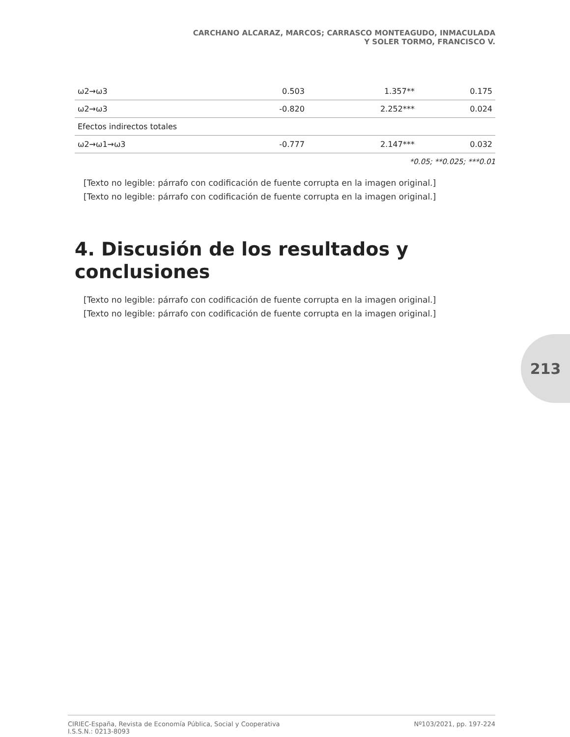CARCHANO ALCARAZ, MARCOS; CARRASCO MONTEAGUDO, INMACULADA
Y SOLER TORMO, FRANCISCO V.
| ω2→ω3 | 0.503 | 1.357** | 0.175 |
| ω2→ω3 | -0.820 | 2.252*** | 0.024 |
| Efectos indirectos totales | | | |
| ω2→ω1→ω3 | -0.777 | 2.147*** | 0.032 |
*0.05; **0.025; ***0.01
[Texto no legible: párrafo con codificación de fuente corrupta en la imagen original.]
[Texto no legible: párrafo con codificación de fuente corrupta en la imagen original.]
4. Discusión de los resultados y conclusiones
[Texto no legible: párrafo con codificación de fuente corrupta en la imagen original.]
[Texto no legible: párrafo con codificación de fuente corrupta en la imagen original.]
213
CIRIEC-España, Revista de Economía Pública, Social y Cooperativa
I.S.S.N.: 0213-8093
Nº103/2021, pp. 197-224